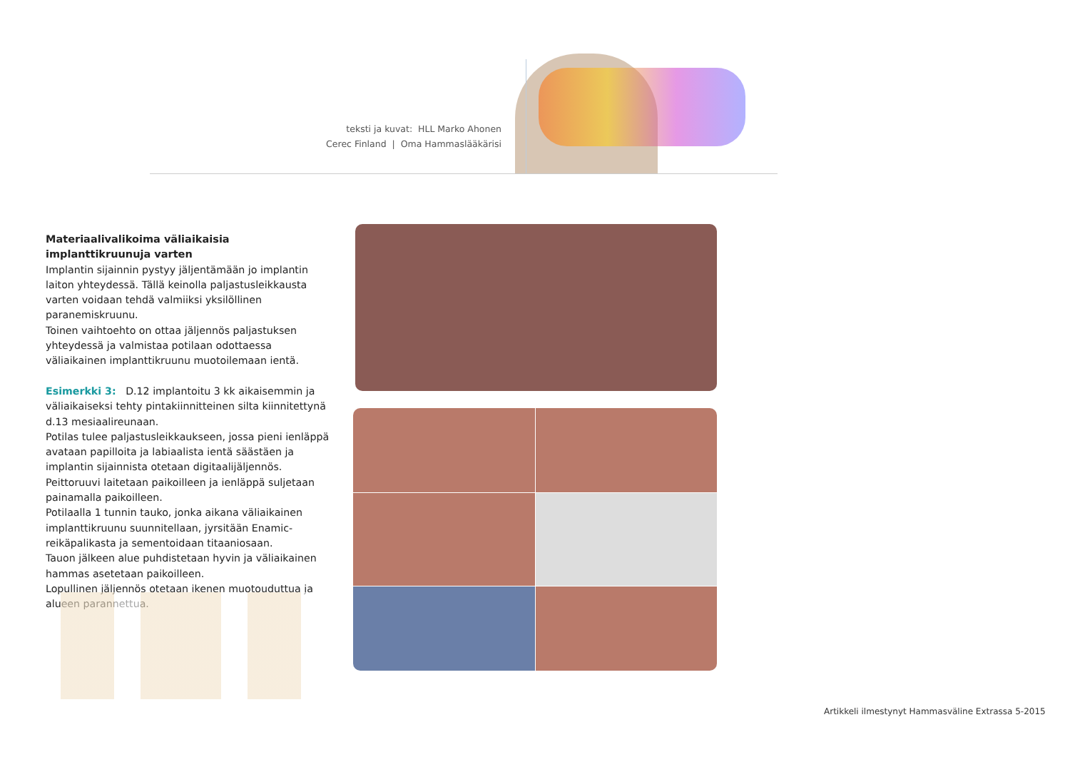teksti ja kuvat: HLL Marko Ahonen
Cerec Finland | Oma Hammaslääkärisi
Materiaalivalikoima väliaikaisia implanttikruunuja varten
Implantin sijainnin pystyy jäljentämään jo implantin laiton yhteydessä. Tällä keinolla paljastusleikkausta varten voidaan tehdä valmiiksi yksilöllinen paranemiskruunu.
Toinen vaihtoehto on ottaa jäljennös paljastuksen yhteydessä ja valmistaa potilaan odottaessa väliaikainen implanttikruunu muotoilemaan ientä.
Esimerkki 3: D.12 implantoitu 3 kk aikaisemmin ja väliaikaiseksi tehty pintakiinnitteinen silta kiinnitettynä d.13 mesiaalireunaan.
Potilas tulee paljastusleikkaukseen, jossa pieni ienläppä avataan papilloita ja labiaalista ientä säästäen ja implantin sijainnista otetaan digitaalijäljennös.
Peittoruuvi laitetaan paikoilleen ja ienläppä suljetaan painamalla paikoilleen.
Potilaalla 1 tunnin tauko, jonka aikana väliaikainen implanttikruunu suunnitellaan, jyrsitään Enamic-reikäpalikasta ja sementoidaan titaaniosaan.
Tauon jälkeen alue puhdistetaan hyvin ja väliaikainen hammas asetetaan paikoilleen.
Lopullinen jäljennös otetaan ikenen muotouduttua ja alueen parannettua.
Artikkeli ilmestynyt Hammasväline Extrassa 5-2015